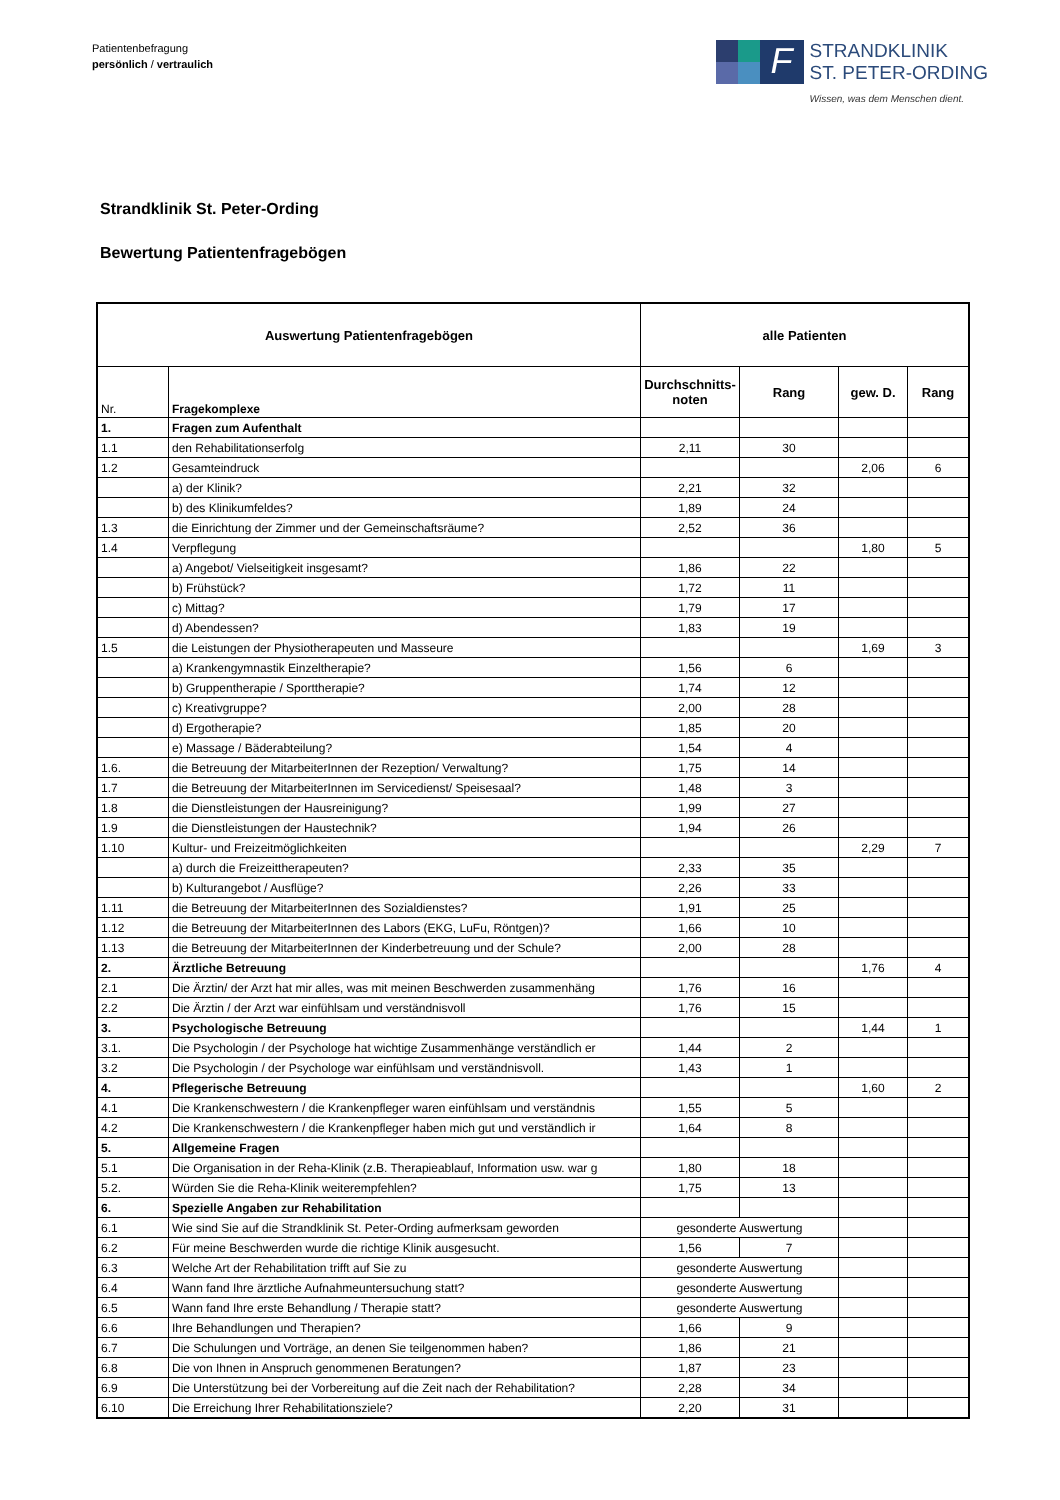Patientenbefragung
persönlich / vertraulich
F
STRANDKLINIK
ST. PETER-ORDING
Wissen, was dem Menschen dient.
Strandklinik St. Peter-Ording
Bewertung Patientenfragebögen
| Auswertung Patientenfragebögen | | alle Patienten | | | |
| --- | --- | --- | --- | --- | --- |
| Nr. | Fragekomplexe | Durchschnitts-noten | Rang | gew. D. | Rang |
| 1. | Fragen zum Aufenthalt | | | | |
| 1.1 | den Rehabilitationserfolg | 2,11 | 30 | | |
| 1.2 | Gesamteindruck | | | 2,06 | 6 |
| | a) der Klinik? | 2,21 | 32 | | |
| | b) des Klinikumfeldes? | 1,89 | 24 | | |
| 1.3 | die Einrichtung der Zimmer und der Gemeinschaftsräume? | 2,52 | 36 | | |
| 1.4 | Verpflegung | | | 1,80 | 5 |
| | a) Angebot/ Vielseitigkeit insgesamt? | 1,86 | 22 | | |
| | b) Frühstück? | 1,72 | 11 | | |
| | c) Mittag? | 1,79 | 17 | | |
| | d) Abendessen? | 1,83 | 19 | | |
| 1.5 | die Leistungen der Physiotherapeuten und Masseure | | | 1,69 | 3 |
| | a) Krankengymnastik Einzeltherapie? | 1,56 | 6 | | |
| | b) Gruppentherapie / Sporttherapie? | 1,74 | 12 | | |
| | c) Kreativgruppe? | 2,00 | 28 | | |
| | d) Ergotherapie? | 1,85 | 20 | | |
| | e) Massage / Bäderabteilung? | 1,54 | 4 | | |
| 1.6. | die Betreuung der MitarbeiterInnen der Rezeption/ Verwaltung? | 1,75 | 14 | | |
| 1.7 | die Betreuung der MitarbeiterInnen im Servicedienst/ Speisesaal? | 1,48 | 3 | | |
| 1.8 | die Dienstleistungen der Hausreinigung? | 1,99 | 27 | | |
| 1.9 | die Dienstleistungen der Haustechnik? | 1,94 | 26 | | |
| 1.10 | Kultur- und Freizeitmöglichkeiten | | | 2,29 | 7 |
| | a) durch die Freizeittherapeuten? | 2,33 | 35 | | |
| | b) Kulturangebot / Ausflüge? | 2,26 | 33 | | |
| 1.11 | die Betreuung der MitarbeiterInnen des Sozialdienstes? | 1,91 | 25 | | |
| 1.12 | die Betreuung der MitarbeiterInnen des Labors (EKG, LuFu, Röntgen)? | 1,66 | 10 | | |
| 1.13 | die Betreuung der MitarbeiterInnen der Kinderbetreuung und der Schule? | 2,00 | 28 | | |
| 2. | Ärztliche Betreuung | | | 1,76 | 4 |
| 2.1 | Die Ärztin/ der Arzt hat mir alles, was mit meinen Beschwerden zusammenhäng | 1,76 | 16 | | |
| 2.2 | Die Ärztin / der Arzt war einfühlsam und verständnisvoll | 1,76 | 15 | | |
| 3. | Psychologische Betreuung | | | 1,44 | 1 |
| 3.1. | Die Psychologin / der Psychologe hat wichtige Zusammenhänge verständlich er | 1,44 | 2 | | |
| 3.2 | Die Psychologin / der Psychologe war einfühlsam und verständnisvoll. | 1,43 | 1 | | |
| 4. | Pflegerische Betreuung | | | 1,60 | 2 |
| 4.1 | Die Krankenschwestern / die Krankenpfleger waren einfühlsam und verständnis | 1,55 | 5 | | |
| 4.2 | Die Krankenschwestern / die Krankenpfleger haben mich gut und verständlich ir | 1,64 | 8 | | |
| 5. | Allgemeine Fragen | | | | |
| 5.1 | Die Organisation in der Reha-Klinik (z.B. Therapieablauf, Information usw. war g | 1,80 | 18 | | |
| 5.2. | Würden Sie die Reha-Klinik weiterempfehlen? | 1,75 | 13 | | |
| 6. | Spezielle Angaben zur Rehabilitation | | | | |
| 6.1 | Wie sind Sie auf die Strandklinik St. Peter-Ording aufmerksam geworden | gesonderte Auswertung | | | |
| 6.2 | Für meine Beschwerden wurde die richtige Klinik ausgesucht. | 1,56 | 7 | | |
| 6.3 | Welche Art der Rehabilitation trifft auf Sie zu | gesonderte Auswertung | | | |
| 6.4 | Wann fand Ihre ärztliche Aufnahmeuntersuchung statt? | gesonderte Auswertung | | | |
| 6.5 | Wann fand Ihre erste Behandlung / Therapie statt? | gesonderte Auswertung | | | |
| 6.6 | Ihre Behandlungen und Therapien? | 1,66 | 9 | | |
| 6.7 | Die Schulungen und Vorträge, an denen Sie teilgenommen haben? | 1,86 | 21 | | |
| 6.8 | Die von Ihnen in Anspruch genommenen Beratungen? | 1,87 | 23 | | |
| 6.9 | Die Unterstützung bei der Vorbereitung auf die Zeit nach der Rehabilitation? | 2,28 | 34 | | |
| 6.10 | Die Erreichung Ihrer Rehabilitationsziele? | 2,20 | 31 | | |